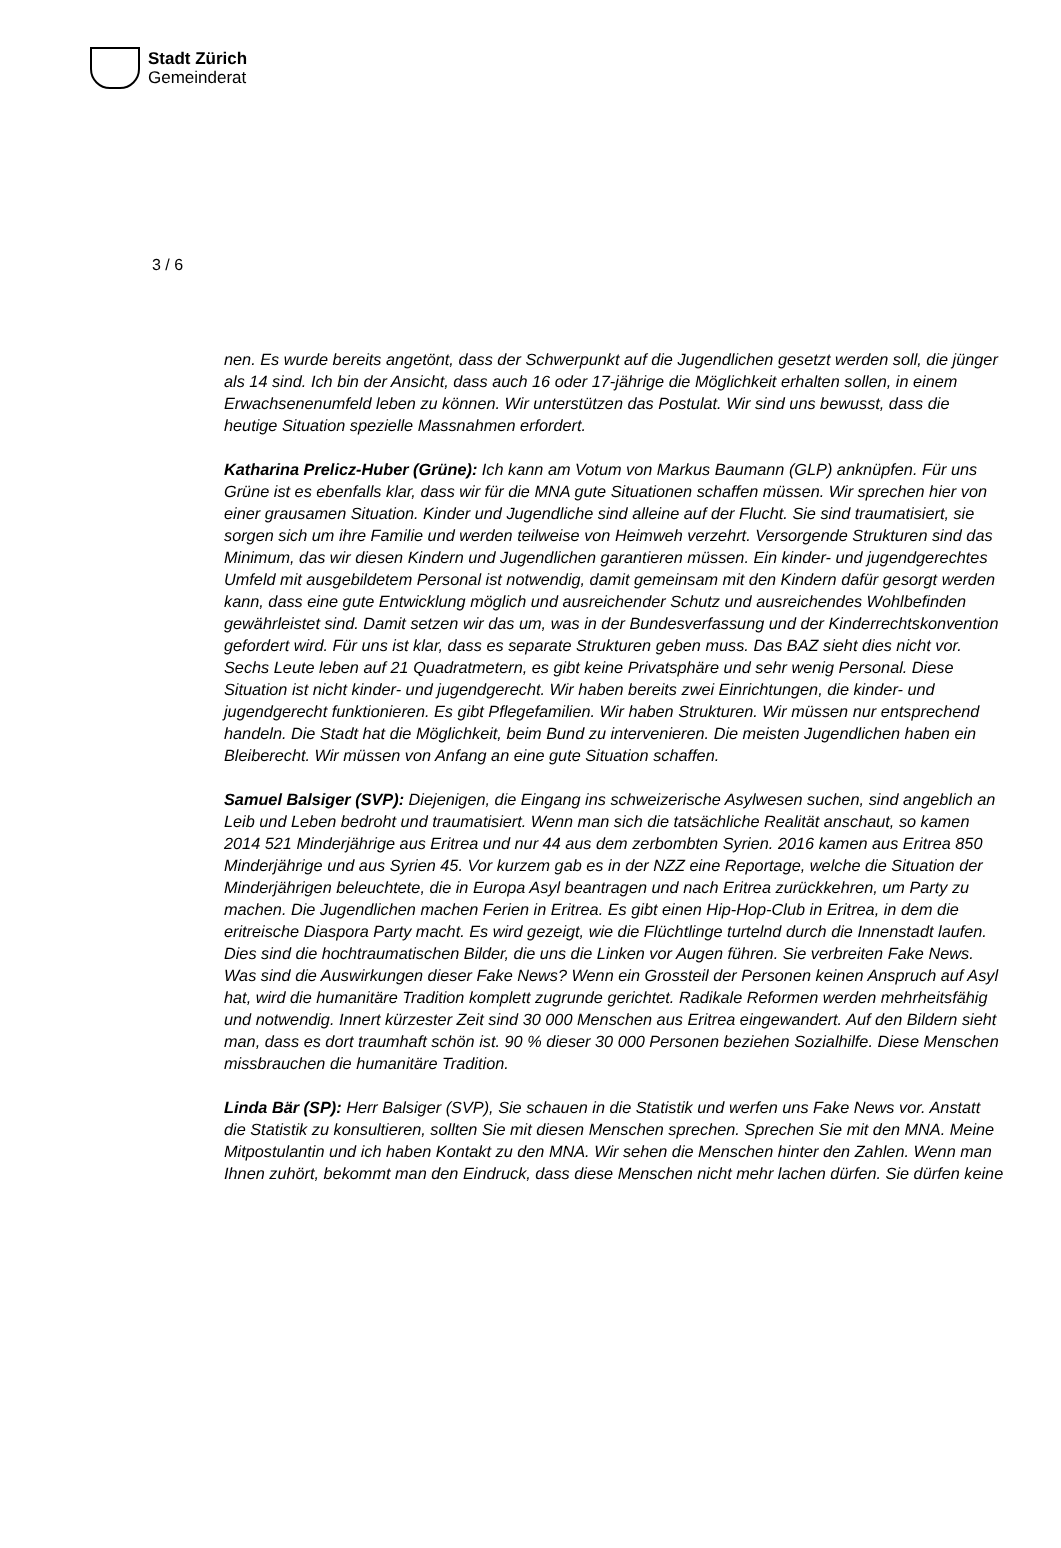Stadt Zürich
Gemeinderat
3 / 6
nen. Es wurde bereits angetönt, dass der Schwerpunkt auf die Jugendlichen gesetzt werden soll, die jünger als 14 sind. Ich bin der Ansicht, dass auch 16 oder 17-jährige die Möglichkeit erhalten sollen, in einem Erwachsenenumfeld leben zu können. Wir unterstützen das Postulat. Wir sind uns bewusst, dass die heutige Situation spezielle Massnahmen erfordert.
Katharina Prelicz-Huber (Grüne): Ich kann am Votum von Markus Baumann (GLP) anknüpfen. Für uns Grüne ist es ebenfalls klar, dass wir für die MNA gute Situationen schaffen müssen. Wir sprechen hier von einer grausamen Situation. Kinder und Jugendliche sind alleine auf der Flucht. Sie sind traumatisiert, sie sorgen sich um ihre Familie und werden teilweise von Heimweh verzehrt. Versorgende Strukturen sind das Minimum, das wir diesen Kindern und Jugendlichen garantieren müssen. Ein kinder- und jugendgerechtes Umfeld mit ausgebildetem Personal ist notwendig, damit gemeinsam mit den Kindern dafür gesorgt werden kann, dass eine gute Entwicklung möglich und ausreichender Schutz und ausreichendes Wohlbefinden gewährleistet sind. Damit setzen wir das um, was in der Bundesverfassung und der Kinderrechtskonvention gefordert wird. Für uns ist klar, dass es separate Strukturen geben muss. Das BAZ sieht dies nicht vor. Sechs Leute leben auf 21 Quadratmetern, es gibt keine Privatsphäre und sehr wenig Personal. Diese Situation ist nicht kinder- und jugendgerecht. Wir haben bereits zwei Einrichtungen, die kinder- und jugendgerecht funktionieren. Es gibt Pflegefamilien. Wir haben Strukturen. Wir müssen nur entsprechend handeln. Die Stadt hat die Möglichkeit, beim Bund zu intervenieren. Die meisten Jugendlichen haben ein Bleiberecht. Wir müssen von Anfang an eine gute Situation schaffen.
Samuel Balsiger (SVP): Diejenigen, die Eingang ins schweizerische Asylwesen suchen, sind angeblich an Leib und Leben bedroht und traumatisiert. Wenn man sich die tatsächliche Realität anschaut, so kamen 2014 521 Minderjährige aus Eritrea und nur 44 aus dem zerbombten Syrien. 2016 kamen aus Eritrea 850 Minderjährige und aus Syrien 45. Vor kurzem gab es in der NZZ eine Reportage, welche die Situation der Minderjährigen beleuchtete, die in Europa Asyl beantragen und nach Eritrea zurückkehren, um Party zu machen. Die Jugendlichen machen Ferien in Eritrea. Es gibt einen Hip-Hop-Club in Eritrea, in dem die eritreische Diaspora Party macht. Es wird gezeigt, wie die Flüchtlinge turtelnd durch die Innenstadt laufen. Dies sind die hochtraumatischen Bilder, die uns die Linken vor Augen führen. Sie verbreiten Fake News. Was sind die Auswirkungen dieser Fake News? Wenn ein Grossteil der Personen keinen Anspruch auf Asyl hat, wird die humanitäre Tradition komplett zugrunde gerichtet. Radikale Reformen werden mehrheitsfähig und notwendig. Innert kürzester Zeit sind 30 000 Menschen aus Eritrea eingewandert. Auf den Bildern sieht man, dass es dort traumhaft schön ist. 90 % dieser 30 000 Personen beziehen Sozialhilfe. Diese Menschen missbrauchen die humanitäre Tradition.
Linda Bär (SP): Herr Balsiger (SVP), Sie schauen in die Statistik und werfen uns Fake News vor. Anstatt die Statistik zu konsultieren, sollten Sie mit diesen Menschen sprechen. Sprechen Sie mit den MNA. Meine Mitpostulantin und ich haben Kontakt zu den MNA. Wir sehen die Menschen hinter den Zahlen. Wenn man Ihnen zuhört, bekommt man den Eindruck, dass diese Menschen nicht mehr lachen dürfen. Sie dürfen keine